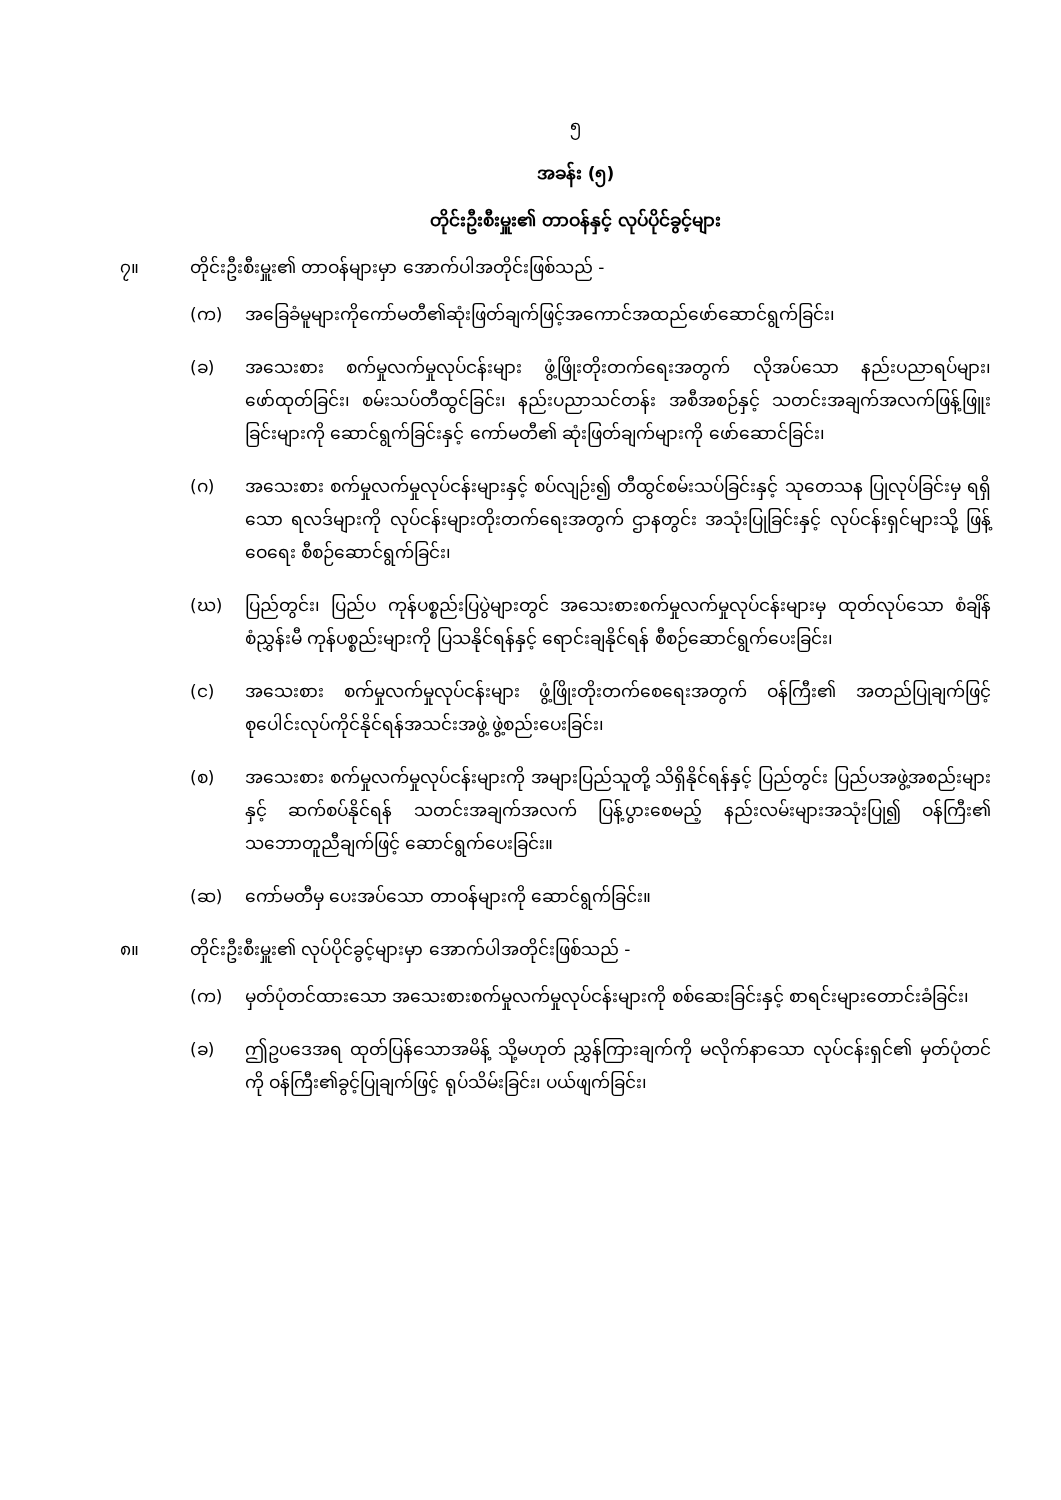၅
အခန်း (၅)
တိုင်းဦးစီးမှူး၏ တာဝန်နှင့် လုပ်ပိုင်ခွင့်များ
၇။ တိုင်းဦးစီးမှူး၏ တာဝန်များမှာ အောက်ပါအတိုင်းဖြစ်သည် -
(က) အခြေခံမူများကိုကော်မတီ၏ဆုံးဖြတ်ချက်ဖြင့်အကောင်အထည်ဖော်ဆောင်ရွက်ခြင်း၊
(ခ) အသေးစား စက်မှုလက်မှုလုပ်ငန်းများ ဖွံ့ဖြိုးတိုးတက်ရေးအတွက် လိုအပ်သော နည်းပညာရပ်များ၊ ဖော်ထုတ်ခြင်း၊ စမ်းသပ်တီထွင်ခြင်း၊ နည်းပညာသင်တန်း အစီအစဉ်နှင့် သတင်းအချက်အလက်ဖြန့်ဖြူးခြင်းများကို ဆောင်ရွက်ခြင်းနှင့် ကော်မတီ၏ ဆုံးဖြတ်ချက်များကို ဖော်ဆောင်ခြင်း၊
(ဂ) အသေးစား စက်မှုလက်မှုလုပ်ငန်းများနှင့် စပ်လျဉ်း၍ တီထွင်စမ်းသပ်ခြင်းနှင့် သုတေသန ပြုလုပ်ခြင်းမှ ရရှိသော ရလဒ်များကို လုပ်ငန်းများတိုးတက်ရေးအတွက် ဌာနတွင်း အသုံးပြုခြင်းနှင့် လုပ်ငန်းရှင်များသို့ ဖြန့်ဝေရေး စီစဉ်ဆောင်ရွက်ခြင်း၊
(ဃ) ပြည်တွင်း၊ ပြည်ပ ကုန်ပစ္စည်းပြပွဲများတွင် အသေးစားစက်မှုလက်မှုလုပ်ငန်းများမှ ထုတ်လုပ်သော စံချိန်စံညွှန်းမီ ကုန်ပစ္စည်းများကို ပြသနိုင်ရန်နှင့် ရောင်းချနိုင်ရန် စီစဉ်ဆောင်ရွက်ပေးခြင်း၊
(င) အသေးစား စက်မှုလက်မှုလုပ်ငန်းများ ဖွံ့ဖြိုးတိုးတက်စေရေးအတွက် ဝန်ကြီး၏ အတည်ပြုချက်ဖြင့် စုပေါင်းလုပ်ကိုင်နိုင်ရန်အသင်းအဖွဲ့ ဖွဲ့စည်းပေးခြင်း၊
(စ) အသေးစား စက်မှုလက်မှုလုပ်ငန်းများကို အများပြည်သူတို့ သိရှိနိုင်ရန်နှင့် ပြည်တွင်း ပြည်ပအဖွဲ့အစည်းများနှင့် ဆက်စပ်နိုင်ရန် သတင်းအချက်အလက် ပြန့်ပွားစေမည့် နည်းလမ်းများအသုံးပြု၍ ဝန်ကြီး၏ သဘောတူညီချက်ဖြင့် ဆောင်ရွက်ပေးခြင်း။
(ဆ) ကော်မတီမှ ပေးအပ်သော တာဝန်များကို ဆောင်ရွက်ခြင်း။
၈။ တိုင်းဦးစီးမှူး၏ လုပ်ပိုင်ခွင့်များမှာ အောက်ပါအတိုင်းဖြစ်သည် -
(က) မှတ်ပုံတင်ထားသော အသေးစားစက်မှုလက်မှုလုပ်ငန်းများကို စစ်ဆေးခြင်းနှင့် စာရင်းများတောင်းခံခြင်း၊
(ခ) ဤဥပဒေအရ ထုတ်ပြန်သောအမိန့် သို့မဟုတ် ညွှန်ကြားချက်ကို မလိုက်နာသော လုပ်ငန်းရှင်၏ မှတ်ပုံတင်ကို ဝန်ကြီး၏ခွင့်ပြုချက်ဖြင့် ရုပ်သိမ်းခြင်း၊ ပယ်ဖျက်ခြင်း၊